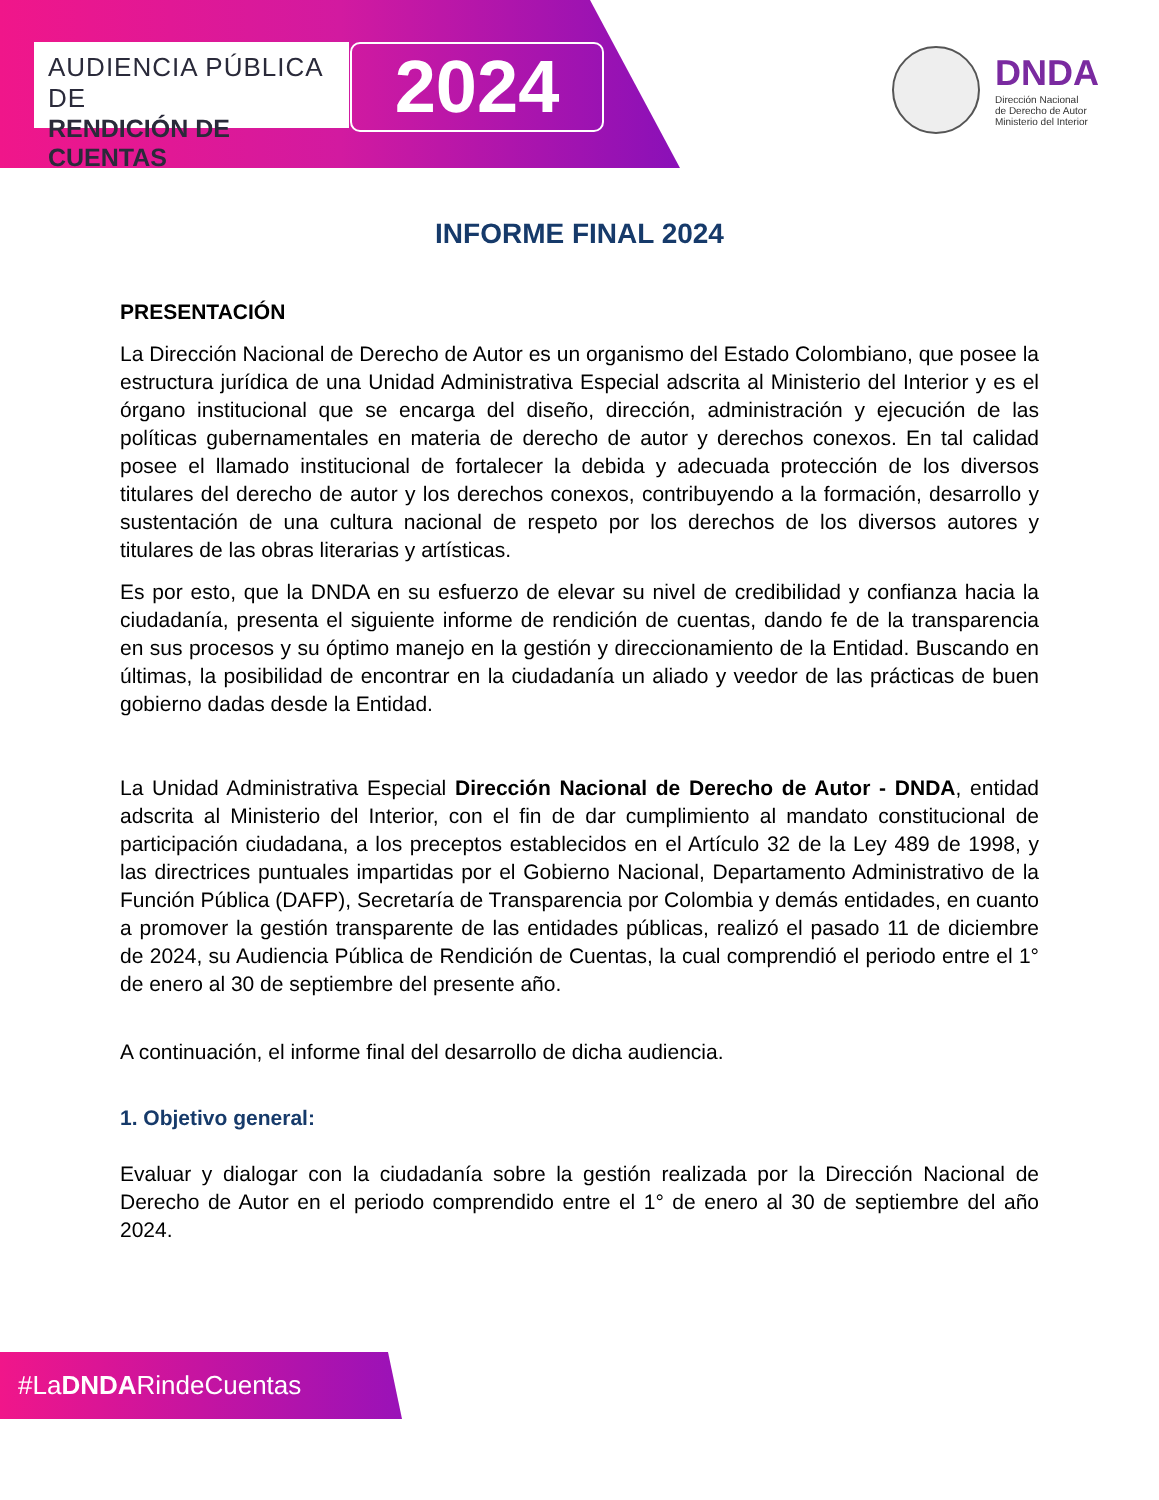AUDIENCIA PÚBLICA DE
RENDICIÓN DE CUENTAS
2024
DNDA
Dirección Nacional
de Derecho de Autor
Ministerio del Interior
INFORME FINAL 2024
PRESENTACIÓN
La Dirección Nacional de Derecho de Autor es un organismo del Estado Colombiano, que posee la estructura jurídica de una Unidad Administrativa Especial adscrita al Ministerio del Interior y es el órgano institucional que se encarga del diseño, dirección, administración y ejecución de las políticas gubernamentales en materia de derecho de autor y derechos conexos. En tal calidad posee el llamado institucional de fortalecer la debida y adecuada protección de los diversos titulares del derecho de autor y los derechos conexos, contribuyendo a la formación, desarrollo y sustentación de una cultura nacional de respeto por los derechos de los diversos autores y titulares de las obras literarias y artísticas.
Es por esto, que la DNDA en su esfuerzo de elevar su nivel de credibilidad y confianza hacia la ciudadanía, presenta el siguiente informe de rendición de cuentas, dando fe de la transparencia en sus procesos y su óptimo manejo en la gestión y direccionamiento de la Entidad. Buscando en últimas, la posibilidad de encontrar en la ciudadanía un aliado y veedor de las prácticas de buen gobierno dadas desde la Entidad.
La Unidad Administrativa Especial Dirección Nacional de Derecho de Autor - DNDA, entidad adscrita al Ministerio del Interior, con el fin de dar cumplimiento al mandato constitucional de participación ciudadana, a los preceptos establecidos en el Artículo 32 de la Ley 489 de 1998, y las directrices puntuales impartidas por el Gobierno Nacional, Departamento Administrativo de la Función Pública (DAFP), Secretaría de Transparencia por Colombia y demás entidades, en cuanto a promover la gestión transparente de las entidades públicas, realizó el pasado 11 de diciembre de 2024, su Audiencia Pública de Rendición de Cuentas, la cual comprendió el periodo entre el 1° de enero al 30 de septiembre del presente año.
A continuación, el informe final del desarrollo de dicha audiencia.
1. Objetivo general:
Evaluar y dialogar con la ciudadanía sobre la gestión realizada por la Dirección Nacional de Derecho de Autor en el periodo comprendido entre el 1° de enero al 30 de septiembre del año 2024.
#LaDNDARindeCuentas